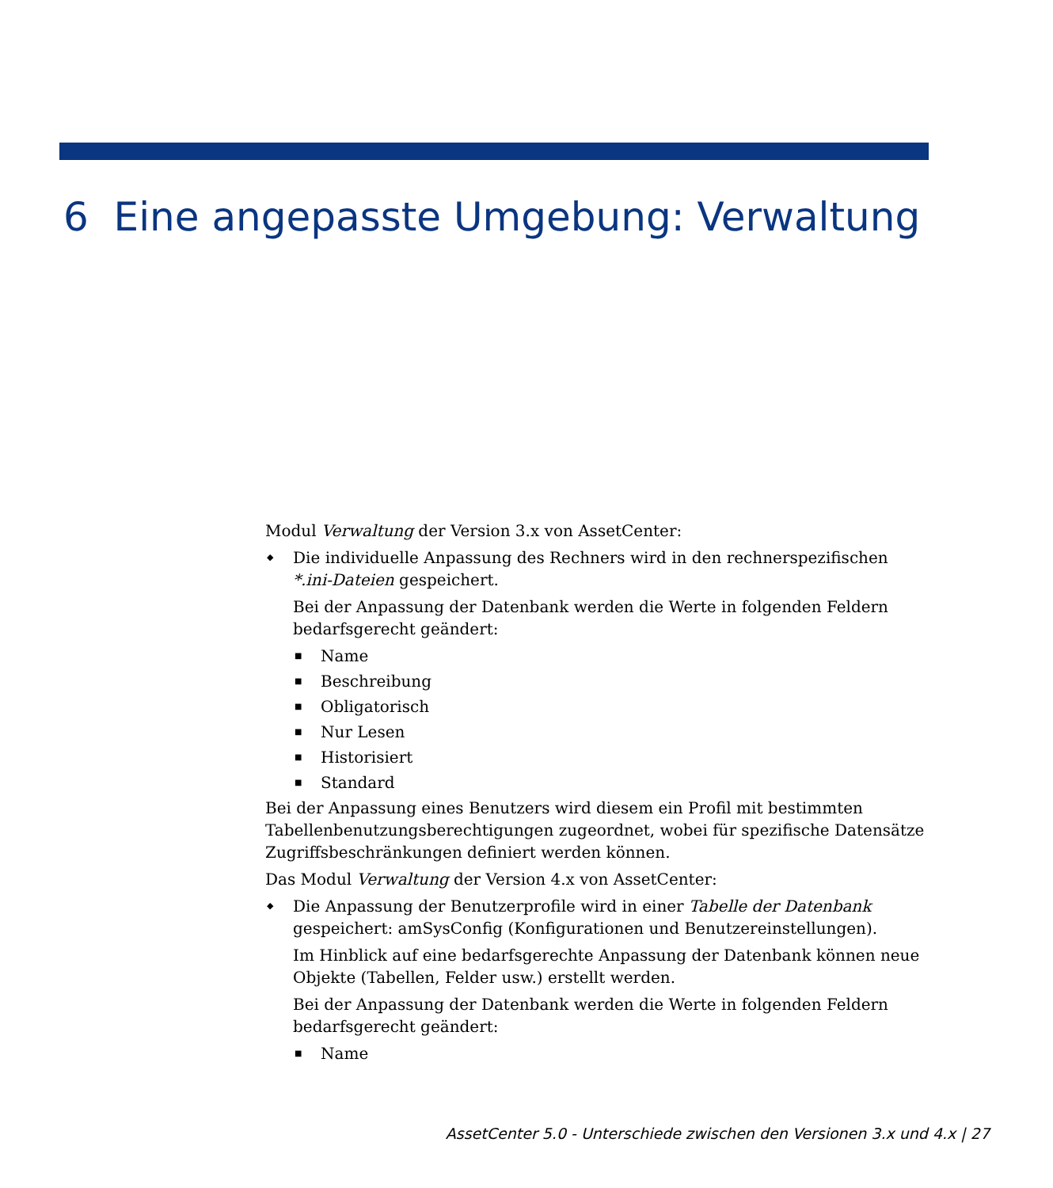6 Eine angepasste Umgebung: Verwaltung
Modul Verwaltung der Version 3.x von AssetCenter:
◆ Die individuelle Anpassung des Rechners wird in den rechnerspezifischen *.ini-Dateien gespeichert.
Bei der Anpassung der Datenbank werden die Werte in folgenden Feldern bedarfsgerecht geändert:
■ Name
■ Beschreibung
■ Obligatorisch
■ Nur Lesen
■ Historisiert
■ Standard
Bei der Anpassung eines Benutzers wird diesem ein Profil mit bestimmten Tabellenbenutzungsberechtigungen zugeordnet, wobei für spezifische Datensätze Zugriffsbeschränkungen definiert werden können.
Das Modul Verwaltung der Version 4.x von AssetCenter:
◆ Die Anpassung der Benutzerprofile wird in einer Tabelle der Datenbank gespeichert: amSysConfig (Konfigurationen und Benutzereinstellungen).
Im Hinblick auf eine bedarfsgerechte Anpassung der Datenbank können neue Objekte (Tabellen, Felder usw.) erstellt werden.
Bei der Anpassung der Datenbank werden die Werte in folgenden Feldern bedarfsgerecht geändert:
■ Name
AssetCenter 5.0 - Unterschiede zwischen den Versionen 3.x und 4.x | 27